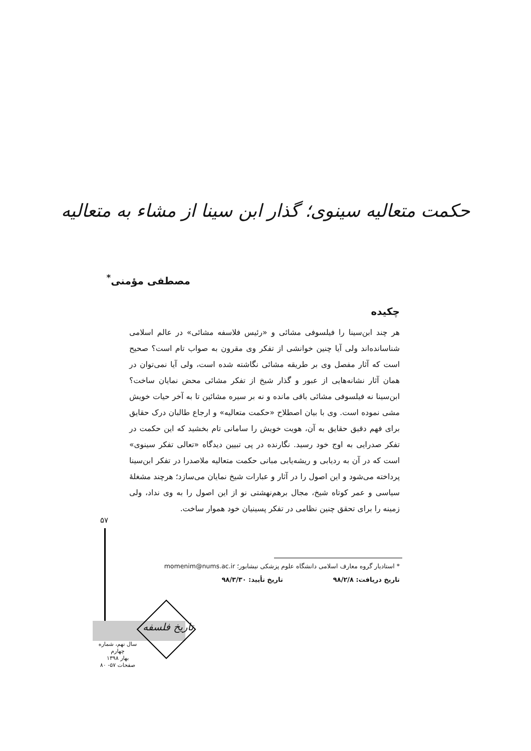حکمت متعالیه سینوی؛ گذار ابن سینا از مشاء به متعالیه
مصطفی مؤمنی<sup>*</sup>
چکیده
هر چند ابن‌سینا را فیلسوفی مشائی و «رئیس فلاسفه مشائی» در عالم اسلامی شناسانده‌اند ولی آیا چنین خوانشی از تفکر وی مقرون به صواب تام است؟ صحیح است که آثار مفصل وی بر طریقه مشائی نگاشته شده است، ولی آیا نمی‌توان در همان آثار نشانه‌هایی از عبور و گذار شیخ از تفکر مشائی محض نمایان ساخت؟ ابن‌سینا نه فیلسوفی مشائی باقی مانده و نه بر سیره مشائین تا به آخر حیات خویش مشی نموده است. وی با بیان اصطلاح «حکمت متعالیه» و ارجاع طالبان درک حقایق برای فهم دقیق حقایق به آن، هویت خویش را سامانی تام بخشید که این حکمت در تفکر صدرایی به اوج خود رسید. نگارنده در پی تبیین دیدگاه «تعالی تفکر سینوی» است که در آن به ردیابی و ریشه‌یابی مبانی حکمت متعالیه ملاصدرا در تفکر ابن‌سینا پرداخته می‌شود و این اصول را در آثار و عبارات شیخ نمایان می‌سازد؛ هرچند مشغلهٔ سیاسی و عمر کوتاه شیخ، مجال برهم‌نهشتی نو از این اصول را به وی نداد، ولی زمینه را برای تحقق چنین نظامی در تفکر پسینیان خود هموار ساخت.
* استادیار گروه معارف اسلامی دانشگاه علوم پزشکی نیشابور؛ momenim@nums.ac.ir
تاریخ دریافت: ۹۸/۲/۸ تاریخ تأیید: ۹۸/۳/۳۰
۵۷
تاریخ فلسفه
سال نهم، شماره چهارم
بهار ۱۳۹۸
صفحات ۵۷- ۸۰